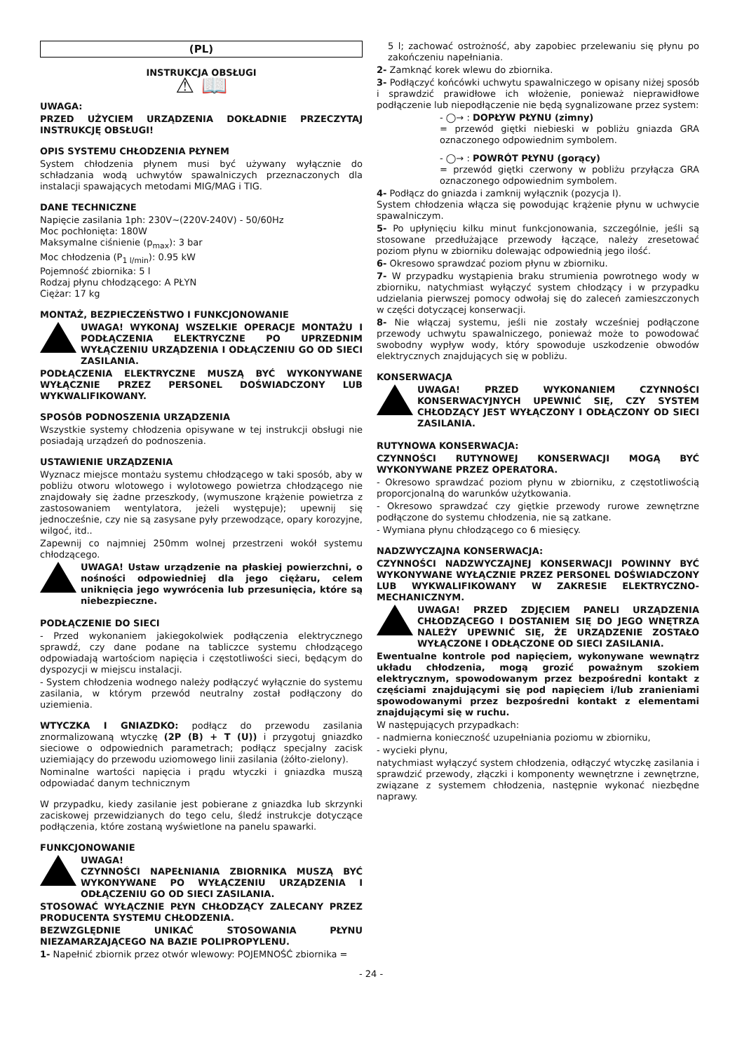(PL)
INSTRUKCJA OBSŁUGI
⚠ 📖
UWAGA:
PRZED UŻYCIEM URZĄDZENIA DOKŁADNIE PRZECZYTAJ INSTRUKCJĘ OBSŁUGI!
OPIS SYSTEMU CHŁODZENIA PŁYNEM
System chłodzenia płynem musi być używany wyłącznie do schładzania wodą uchwytów spawalniczych przeznaczonych dla instalacji spawających metodami MIG/MAG i TIG.
DANE TECHNICZNE
Napięcie zasilania 1ph: 230V~(220V-240V) - 50/60Hz
Moc pochłonięta: 180W
Maksymalne ciśnienie (p<sub>max</sub>): 3 bar
Moc chłodzenia (P<sub>1 l/min</sub>): 0.95 kW
Pojemność zbiornika: 5 l
Rodzaj płynu chłodzącego: A PŁYN
Ciężar: 17 kg
MONTAŻ, BEZPIECZEŃSTWO I FUNKCJONOWANIE
UWAGA! WYKONAJ WSZELKIE OPERACJE MONTAŻU I PODŁĄCZENIA ELEKTRYCZNE PO UPRZEDNIM WYŁĄCZENIU URZĄDZENIA I ODŁĄCZENIU GO OD SIECI ZASILANIA.
PODŁĄCZENIA ELEKTRYCZNE MUSZĄ BYĆ WYKONYWANE WYŁĄCZNIE PRZEZ PERSONEL DOŚWIADCZONY LUB WYKWALIFIKOWANY.
SPOSÓB PODNOSZENIA URZĄDZENIA
Wszystkie systemy chłodzenia opisywane w tej instrukcji obsługi nie posiadają urządzeń do podnoszenia.
USTAWIENIE URZĄDZENIA
Wyznacz miejsce montażu systemu chłodzącego w taki sposób, aby w pobliżu otworu wlotowego i wylotowego powietrza chłodzącego nie znajdowały się żadne przeszkody, (wymuszone krążenie powietrza z zastosowaniem wentylatora, jeżeli występuje); upewnij się jednocześnie, czy nie są zasysane pyły przewodzące, opary korozyjne, wilgoć, itd..
Zapewnij co najmniej 250mm wolnej przestrzeni wokół systemu chłodzącego.
UWAGA! Ustaw urządzenie na płaskiej powierzchni, o nośności odpowiedniej dla jego ciężaru, celem uniknięcia jego wywrócenia lub przesunięcia, które są niebezpieczne.
PODŁĄCZENIE DO SIECI
- Przed wykonaniem jakiegokolwiek podłączenia elektrycznego sprawdź, czy dane podane na tabliczce systemu chłodzącego odpowiadają wartościom napięcia i częstotliwości sieci, będącym do dyspozycji w miejscu instalacji.
- System chłodzenia wodnego należy podłączyć wyłącznie do systemu zasilania, w którym przewód neutralny został podłączony do uziemienia.
WTYCZKA I GNIAZDKO: podłącz do przewodu zasilania znormalizowaną wtyczkę (2P (B) + T (U)) i przygotuj gniazdko sieciowe o odpowiednich parametrach; podłącz specjalny zacisk uziemiający do przewodu uziomowego linii zasilania (żółto-zielony).
Nominalne wartości napięcia i prądu wtyczki i gniazdka muszą odpowiadać danym technicznym
W przypadku, kiedy zasilanie jest pobierane z gniazdka lub skrzynki zaciskowej przewidzianych do tego celu, śledź instrukcje dotyczące podłączenia, które zostaną wyświetlone na panelu spawarki.
FUNKCJONOWANIE
UWAGA!
CZYNNOŚCI NAPEŁNIANIA ZBIORNIKA MUSZĄ BYĆ WYKONYWANE PO WYŁĄCZENIU URZĄDZENIA I ODŁĄCZENIU GO OD SIECI ZASILANIA.
STOSOWAĆ WYŁĄCZNIE PŁYN CHŁODZĄCY ZALECANY PRZEZ PRODUCENTA SYSTEMU CHŁODZENIA.
BEZWZGLĘDNIE UNIKAĆ STOSOWANIA PŁYNU NIEZAMARZAJĄCEGO NA BAZIE POLIPROPYLENU.
1- Napełnić zbiornik przez otwór wlewowy: POJEMNOŚĆ zbiornika =
5 l; zachować ostrożność, aby zapobiec przelewaniu się płynu po zakończeniu napełniania.
2- Zamknąć korek wlewu do zbiornika.
3- Podłączyć końcówki uchwytu spawalniczego w opisany niżej sposób i sprawdzić prawidłowe ich włożenie, ponieważ nieprawidłowe podłączenie lub niepodłączenie nie będą sygnalizowane przez system:
- ◯→ : DOPŁYW PŁYNU (zimny)
= przewód giętki niebieski w pobliżu gniazda GRA oznaczonego odpowiednim symbolem.
- ◯→ : POWRÓT PŁYNU (gorący)
= przewód giętki czerwony w pobliżu przyłącza GRA oznaczonego odpowiednim symbolem.
4- Podłącz do gniazda i zamknij wyłącznik (pozycja I).
System chłodzenia włącza się powodując krążenie płynu w uchwycie spawalniczym.
5- Po upłynięciu kilku minut funkcjonowania, szczególnie, jeśli są stosowane przedłużające przewody łączące, należy zresetować poziom płynu w zbiorniku dolewając odpowiednią jego ilość.
6- Okresowo sprawdzać poziom płynu w zbiorniku.
7- W przypadku wystąpienia braku strumienia powrotnego wody w zbiorniku, natychmiast wyłączyć system chłodzący i w przypadku udzielania pierwszej pomocy odwołaj się do zaleceń zamieszczonych w części dotyczącej konserwacji.
8- Nie włączaj systemu, jeśli nie zostały wcześniej podłączone przewody uchwytu spawalniczego, ponieważ może to powodować swobodny wypływ wody, który spowoduje uszkodzenie obwodów elektrycznych znajdujących się w pobliżu.
KONSERWACJA
UWAGA! PRZED WYKONANIEM CZYNNOŚCI KONSERWACYJNYCH UPEWNIĆ SIĘ, CZY SYSTEM CHŁODZĄCY JEST WYŁĄCZONY I ODŁĄCZONY OD SIECI ZASILANIA.
RUTYNOWA KONSERWACJA:
CZYNNOŚCI RUTYNOWEJ KONSERWACJI MOGĄ BYĆ WYKONYWANE PRZEZ OPERATORA.
- Okresowo sprawdzać poziom płynu w zbiorniku, z częstotliwością proporcjonalną do warunków użytkowania.
- Okresowo sprawdzać czy giętkie przewody rurowe zewnętrzne podłączone do systemu chłodzenia, nie są zatkane.
- Wymiana płynu chłodzącego co 6 miesięcy.
NADZWYCZAJNA KONSERWACJA:
CZYNNOŚCI NADZWYCZAJNEJ KONSERWACJI POWINNY BYĆ WYKONYWANE WYŁĄCZNIE PRZEZ PERSONEL DOŚWIADCZONY LUB WYKWALIFIKOWANY W ZAKRESIE ELEKTRYCZNO-MECHANICZNYM.
UWAGA! PRZED ZDJĘCIEM PANELI URZĄDZENIA CHŁODZĄCEGO I DOSTANIEM SIĘ DO JEGO WNĘTRZA NALEŻY UPEWNIĆ SIĘ, ŻE URZĄDZENIE ZOSTAŁO WYŁĄCZONE I ODŁĄCZONE OD SIECI ZASILANIA.
Ewentualne kontrole pod napięciem, wykonywane wewnątrz układu chłodzenia, mogą grozić poważnym szokiem elektrycznym, spowodowanym przez bezpośredni kontakt z częściami znajdującymi się pod napięciem i/lub zranieniami spowodowanymi przez bezpośredni kontakt z elementami znajdującymi się w ruchu.
W następujących przypadkach:
- nadmierna konieczność uzupełniania poziomu w zbiorniku,
- wycieki płynu,
natychmiast wyłączyć system chłodzenia, odłączyć wtyczkę zasilania i sprawdzić przewody, złączki i komponenty wewnętrzne i zewnętrzne, związane z systemem chłodzenia, następnie wykonać niezbędne naprawy.
- 24 -